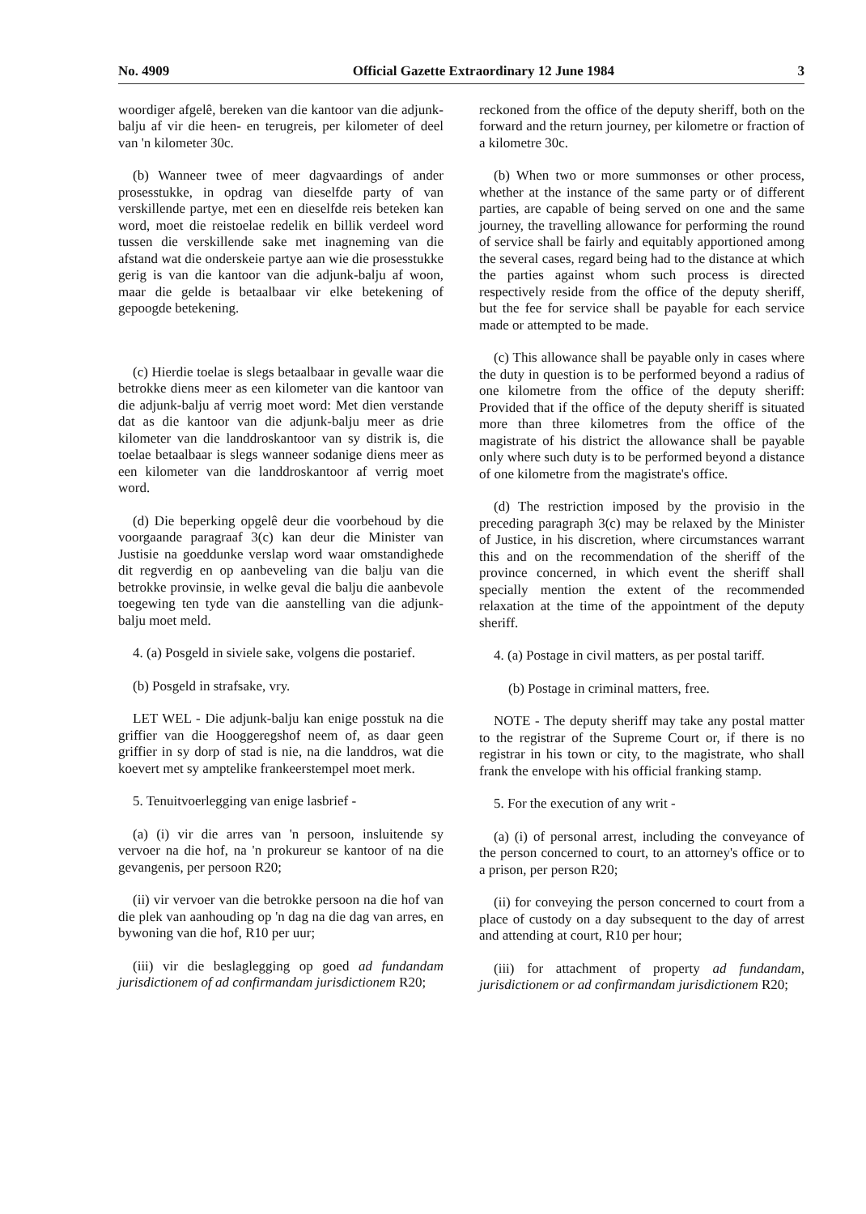No. 4909 Official Gazette Extraordinary 12 June 1984 3
woordiger afgelê, bereken van die kantoor van die adjunk-balju af vir die heen- en terugreis, per kilometer of deel van 'n kilometer 30c.
(b) Wanneer twee of meer dagvaardings of ander prosesstukke, in opdrag van dieselfde party of van verskillende partye, met een en dieselfde reis beteken kan word, moet die reistoelae redelik en billik verdeel word tussen die verskillende sake met inagneming van die afstand wat die onderskeie partye aan wie die prosesstukke gerig is van die kantoor van die adjunk-balju af woon, maar die gelde is betaalbaar vir elke betekening of gepoogde betekening.
(c) Hierdie toelae is slegs betaalbaar in gevalle waar die betrokke diens meer as een kilometer van die kantoor van die adjunk-balju af verrig moet word: Met dien verstande dat as die kantoor van die adjunk-balju meer as drie kilometer van die landdroskantoor van sy distrik is, die toelae betaalbaar is slegs wanneer sodanige diens meer as een kilometer van die landdroskantoor af verrig moet word.
(d) Die beperking opgelê deur die voorbehoud by die voorgaande paragraaf 3(c) kan deur die Minister van Justisie na goeddunke verslap word waar omstandighede dit regverdig en op aanbeveling van die balju van die betrokke provinsie, in welke geval die balju die aanbevole toegewing ten tyde van die aanstelling van die adjunk-balju moet meld.
4. (a) Posgeld in siviele sake, volgens die postarief.
(b) Posgeld in strafsake, vry.
LET WEL - Die adjunk-balju kan enige posstuk na die griffier van die Hooggeregshof neem of, as daar geen griffier in sy dorp of stad is nie, na die landdros, wat die koevert met sy amptelike frankeerstempel moet merk.
5. Tenuitvoerlegging van enige lasbrief -
(a) (i) vir die arres van 'n persoon, insluitende sy vervoer na die hof, na 'n prokureur se kantoor of na die gevangenis, per persoon R20;
(ii) vir vervoer van die betrokke persoon na die hof van die plek van aanhouding op 'n dag na die dag van arres, en bywoning van die hof, R10 per uur;
(iii) vir die beslaglegging op goed ad fundandam jurisdictionem of ad confirmandam jurisdictionem R20;
reckoned from the office of the deputy sheriff, both on the forward and the return journey, per kilometre or fraction of a kilometre 30c.
(b) When two or more summonses or other process, whether at the instance of the same party or of different parties, are capable of being served on one and the same journey, the travelling allowance for performing the round of service shall be fairly and equitably apportioned among the several cases, regard being had to the distance at which the parties against whom such process is directed respectively reside from the office of the deputy sheriff, but the fee for service shall be payable for each service made or attempted to be made.
(c) This allowance shall be payable only in cases where the duty in question is to be performed beyond a radius of one kilometre from the office of the deputy sheriff: Provided that if the office of the deputy sheriff is situated more than three kilometres from the office of the magistrate of his district the allowance shall be payable only where such duty is to be performed beyond a distance of one kilometre from the magistrate's office.
(d) The restriction imposed by the provisio in the preceding paragraph 3(c) may be relaxed by the Minister of Justice, in his discretion, where circumstances warrant this and on the recommendation of the sheriff of the province concerned, in which event the sheriff shall specially mention the extent of the recommended relaxation at the time of the appointment of the deputy sheriff.
4. (a) Postage in civil matters, as per postal tariff.
(b) Postage in criminal matters, free.
NOTE - The deputy sheriff may take any postal matter to the registrar of the Supreme Court or, if there is no registrar in his town or city, to the magistrate, who shall frank the envelope with his official franking stamp.
5. For the execution of any writ -
(a) (i) of personal arrest, including the conveyance of the person concerned to court, to an attorney's office or to a prison, per person R20;
(ii) for conveying the person concerned to court from a place of custody on a day subsequent to the day of arrest and attending at court, R10 per hour;
(iii) for attachment of property ad fundandam, jurisdictionem or ad confirmandam jurisdictionem R20;